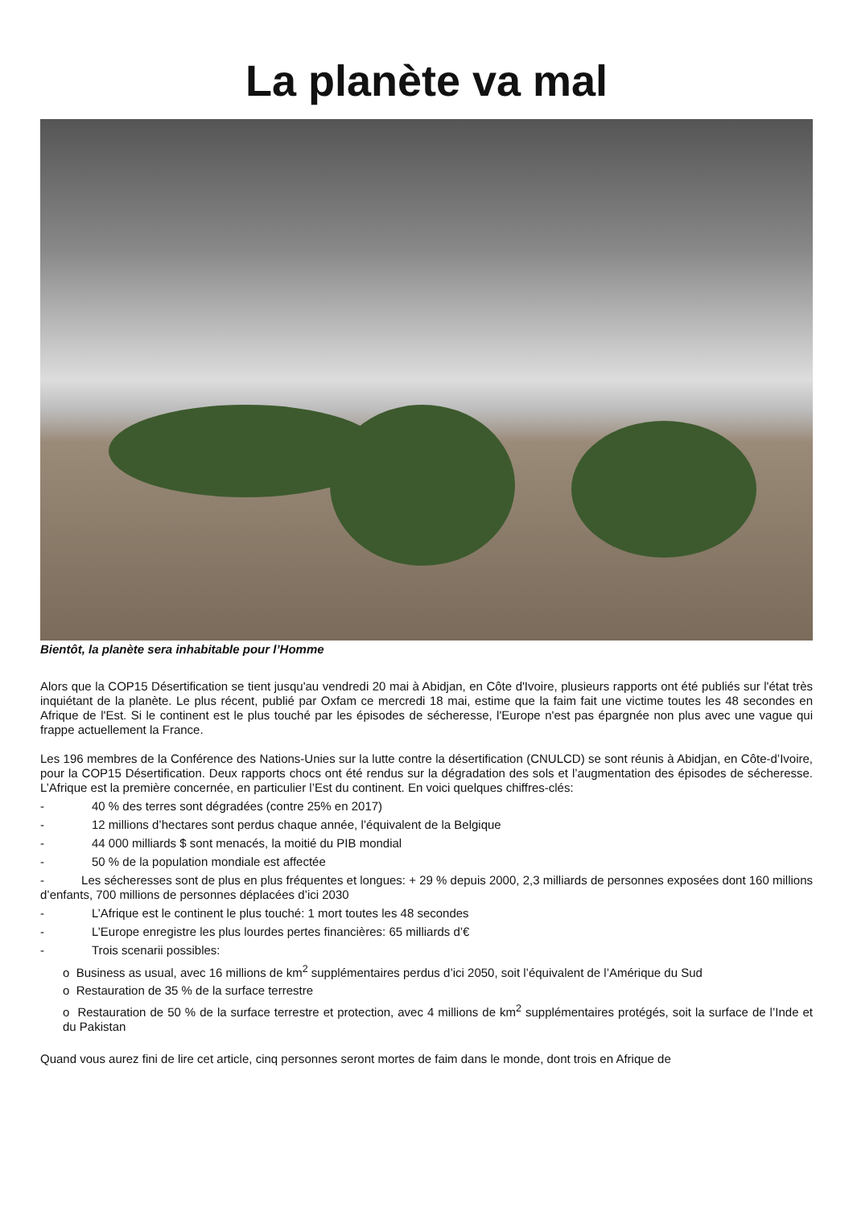La planète va mal
Bientôt, la planète sera inhabitable pour l’Homme
Alors que la COP15 Désertification se tient jusqu'au vendredi 20 mai à Abidjan, en Côte d'Ivoire, plusieurs rapports ont été publiés sur l'état très inquiétant de la planète. Le plus récent, publié par Oxfam ce mercredi 18 mai, estime que la faim fait une victime toutes les 48 secondes en Afrique de l'Est. Si le continent est le plus touché par les épisodes de sécheresse, l'Europe n'est pas épargnée non plus avec une vague qui frappe actuellement la France.
Les 196 membres de la Conférence des Nations-Unies sur la lutte contre la désertification (CNULCD) se sont réunis à Abidjan, en Côte-d’Ivoire, pour la COP15 Désertification. Deux rapports chocs ont été rendus sur la dégradation des sols et l’augmentation des épisodes de sécheresse. L’Afrique est la première concernée, en particulier l’Est du continent. En voici quelques chiffres-clés:
- 40 % des terres sont dégradées (contre 25% en 2017)
- 12 millions d’hectares sont perdus chaque année, l’équivalent de la Belgique
- 44 000 milliards $ sont menacés, la moitié du PIB mondial
- 50 % de la population mondiale est affectée
- Les sécheresses sont de plus en plus fréquentes et longues: + 29 % depuis 2000, 2,3 milliards de personnes exposées dont 160 millions d’enfants, 700 millions de personnes déplacées d’ici 2030
- L’Afrique est le continent le plus touché: 1 mort toutes les 48 secondes
- L’Europe enregistre les plus lourdes pertes financières: 65 milliards d’€
- Trois scenarii possibles:
o Business as usual, avec 16 millions de km<sup>2</sup> supplémentaires perdus d’ici 2050, soit l’équivalent de l’Amérique du Sud
o Restauration de 35 % de la surface terrestre
o Restauration de 50 % de la surface terrestre et protection, avec 4 millions de km<sup>2</sup> supplémentaires protégés, soit la surface de l’Inde et du Pakistan
Quand vous aurez fini de lire cet article, cinq personnes seront mortes de faim dans le monde, dont trois en Afrique de